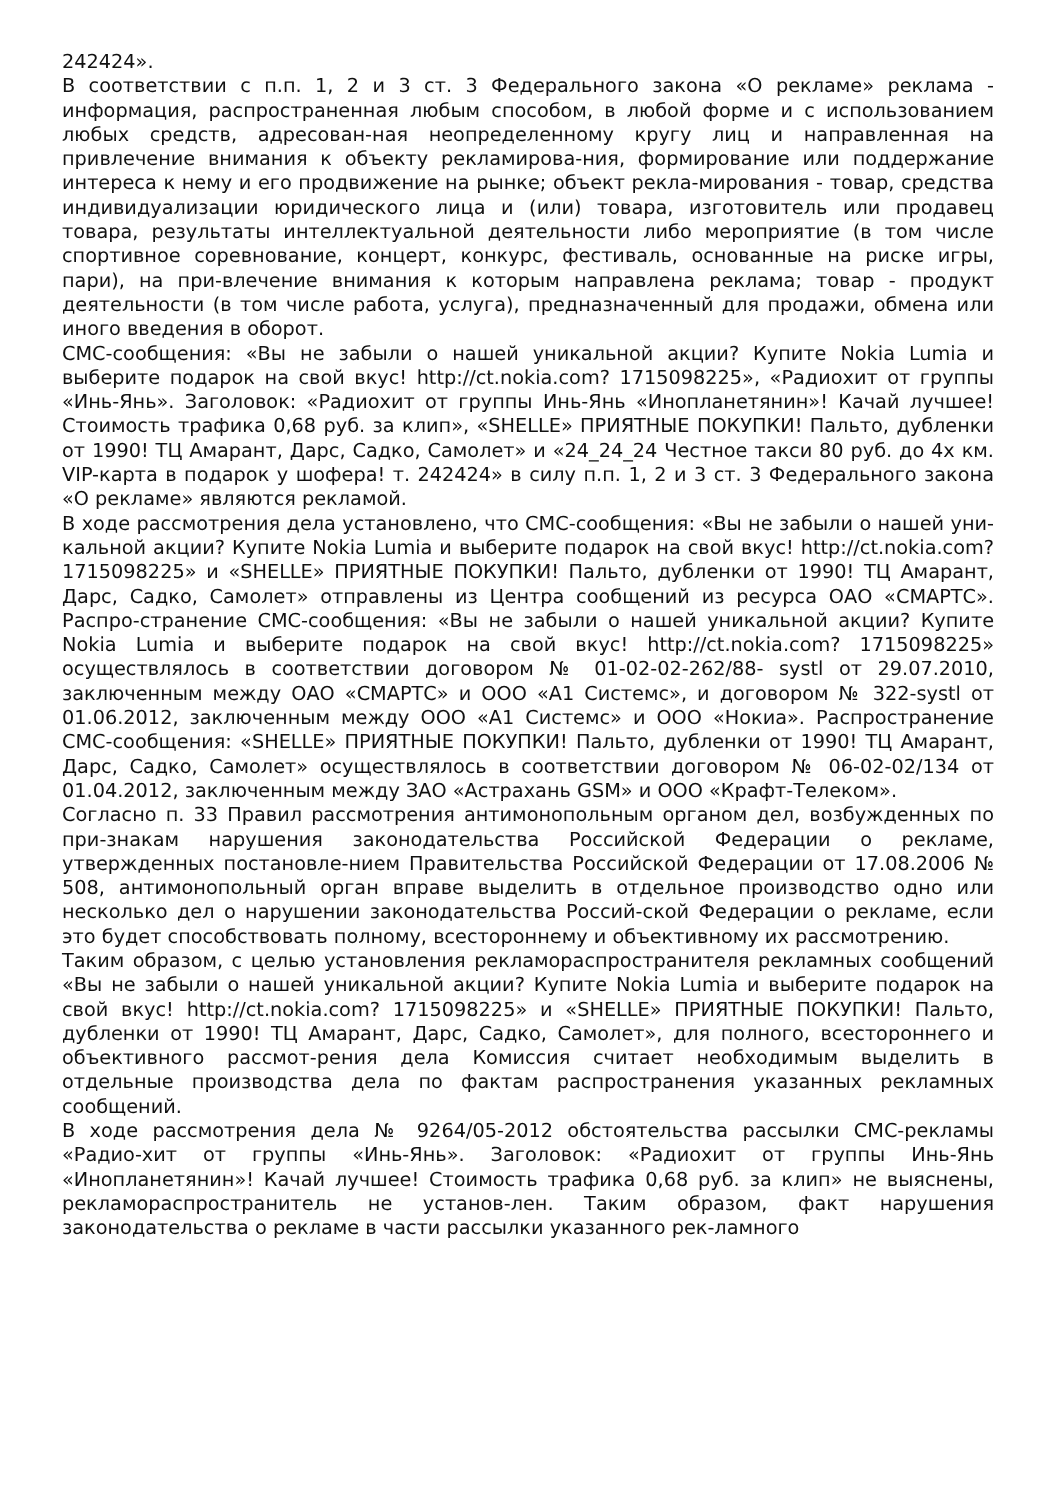242424».
В соответствии с п.п. 1, 2 и 3 ст. 3 Федерального закона «О рекламе» реклама - информация, распространенная любым способом, в любой форме и с использованием любых средств, адресован-ная неопределенному кругу лиц и направленная на привлечение внимания к объекту рекламирова-ния, формирование или поддержание интереса к нему и его продвижение на рынке; объект рекла-мирования - товар, средства индивидуализации юридического лица и (или) товара, изготовитель или продавец товара, результаты интеллектуальной деятельности либо мероприятие (в том числе спортивное соревнование, концерт, конкурс, фестиваль, основанные на риске игры, пари), на при-влечение внимания к которым направлена реклама; товар - продукт деятельности (в том числе работа, услуга), предназначенный для продажи, обмена или иного введения в оборот.
СМС-сообщения: «Вы не забыли о нашей уникальной акции? Купите Nokia Lumia и выберите подарок на свой вкус! http://ct.nokia.com? 1715098225», «Радиохит от группы «Инь-Янь». Заголовок: «Радиохит от группы Инь-Янь «Инопланетянин»! Качай лучшее! Стоимость трафика 0,68 руб. за клип», «SHELLE» ПРИЯТНЫЕ ПОКУПКИ! Пальто, дубленки от 1990! ТЦ Амарант, Дарс, Садко, Самолет» и «24_24_24 Честное такси 80 руб. до 4х км. VIP-карта в подарок у шофера! т. 242424» в силу п.п. 1, 2 и 3 ст. 3 Федерального закона «О рекламе» являются рекламой.
В ходе рассмотрения дела установлено, что СМС-сообщения: «Вы не забыли о нашей уни-кальной акции? Купите Nokia Lumia и выберите подарок на свой вкус! http://ct.nokia.com? 1715098225» и «SHELLE» ПРИЯТНЫЕ ПОКУПКИ! Пальто, дубленки от 1990! ТЦ Амарант, Дарс, Садко, Самолет» отправлены из Центра сообщений из ресурса ОАО «СМАРТС». Распро-странение СМС-сообщения: «Вы не забыли о нашей уникальной акции? Купите Nokia Lumia и выберите подарок на свой вкус! http://ct.nokia.com? 1715098225» осуществлялось в соответствии договором № 01-02-02-262/88- systl от 29.07.2010, заключенным между ОАО «СМАРТС» и ООО «А1 Системс», и договором № 322-systl от 01.06.2012, заключенным между ООО «А1 Системс» и ООО «Нокиа». Распространение СМС-сообщения: «SHELLE» ПРИЯТНЫЕ ПОКУПКИ! Пальто, дубленки от 1990! ТЦ Амарант, Дарс, Садко, Самолет» осуществлялось в соответствии договором № 06-02-02/134 от 01.04.2012, заключенным между ЗАО «Астрахань GSM» и ООО «Крафт-Телеком».
Согласно п. 33 Правил рассмотрения антимонопольным органом дел, возбужденных по при-знакам нарушения законодательства Российской Федерации о рекламе, утвержденных постановле-нием Правительства Российской Федерации от 17.08.2006 № 508, антимонопольный орган вправе выделить в отдельное производство одно или несколько дел о нарушении законодательства Россий-ской Федерации о рекламе, если это будет способствовать полному, всестороннему и объективному их рассмотрению.
Таким образом, с целью установления рекламораспространителя рекламных сообщений «Вы не забыли о нашей уникальной акции? Купите Nokia Lumia и выберите подарок на свой вкус! http://ct.nokia.com? 1715098225» и «SHELLE» ПРИЯТНЫЕ ПОКУПКИ! Пальто, дубленки от 1990! ТЦ Амарант, Дарс, Садко, Самолет», для полного, всестороннего и объективного рассмот-рения дела Комиссия считает необходимым выделить в отдельные производства дела по фактам распространения указанных рекламных сообщений.
В ходе рассмотрения дела № 9264/05-2012 обстоятельства рассылки СМС-рекламы «Радио-хит от группы «Инь-Янь». Заголовок: «Радиохит от группы Инь-Янь «Инопланетянин»! Качай лучшее! Стоимость трафика 0,68 руб. за клип» не выяснены, рекламораспространитель не установ-лен. Таким образом, факт нарушения законодательства о рекламе в части рассылки указанного рек-ламного